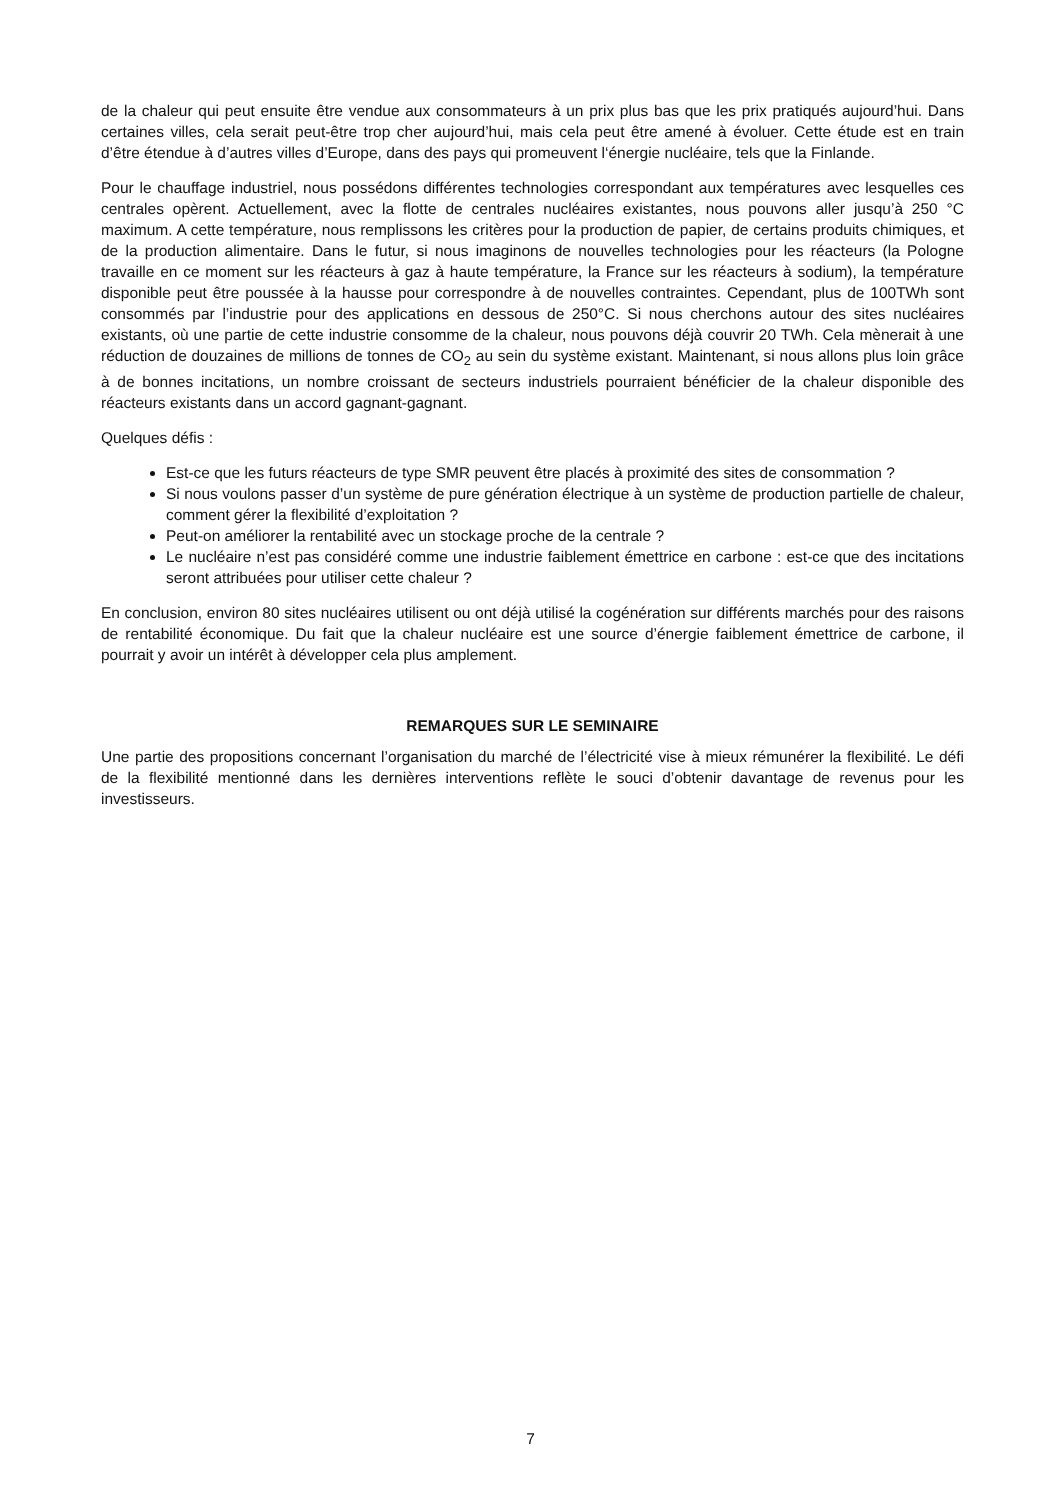de la chaleur qui peut ensuite être vendue aux consommateurs à un prix plus bas que les prix pratiqués aujourd’hui. Dans certaines villes, cela serait peut-être trop cher aujourd’hui, mais cela peut être amené à évoluer. Cette étude est en train d’être étendue à d’autres villes d’Europe, dans des pays qui promeuvent l‘énergie nucléaire, tels que la Finlande.
Pour le chauffage industriel, nous possédons différentes technologies correspondant aux températures avec lesquelles ces centrales opèrent. Actuellement, avec la flotte de centrales nucléaires existantes, nous pouvons aller jusqu’à 250 °C maximum. A cette température, nous remplissons les critères pour la production de papier, de certains produits chimiques, et de la production alimentaire. Dans le futur, si nous imaginons de nouvelles technologies pour les réacteurs (la Pologne travaille en ce moment sur les réacteurs à gaz à haute température, la France sur les réacteurs à sodium), la température disponible peut être poussée à la hausse pour correspondre à de nouvelles contraintes. Cependant, plus de 100TWh sont consommés par l’industrie pour des applications en dessous de 250°C. Si nous cherchons autour des sites nucléaires existants, où une partie de cette industrie consomme de la chaleur, nous pouvons déjà couvrir 20 TWh. Cela mènerait à une réduction de douzaines de millions de tonnes de CO<sub>2</sub> au sein du système existant. Maintenant, si nous allons plus loin grâce à de bonnes incitations, un nombre croissant de secteurs industriels pourraient bénéficier de la chaleur disponible des réacteurs existants dans un accord gagnant-gagnant.
Quelques défis :
Est-ce que les futurs réacteurs de type SMR peuvent être placés à proximité des sites de consommation ?
Si nous voulons passer d’un système de pure génération électrique à un système de production partielle de chaleur, comment gérer la flexibilité d’exploitation ?
Peut-on améliorer la rentabilité avec un stockage proche de la centrale ?
Le nucléaire n’est pas considéré comme une industrie faiblement émettrice en carbone : est-ce que des incitations seront attribuées pour utiliser cette chaleur ?
En conclusion, environ 80 sites nucléaires utilisent ou ont déjà utilisé la cogénération sur différents marchés pour des raisons de rentabilité économique. Du fait que la chaleur nucléaire est une source d’énergie faiblement émettrice de carbone, il pourrait y avoir un intérêt à développer cela plus amplement.
REMARQUES SUR LE SEMINAIRE
Une partie des propositions concernant l’organisation du marché de l’électricité vise à mieux rémunérer la flexibilité. Le défi de la flexibilité mentionné dans les dernières interventions reflète le souci d’obtenir davantage de revenus pour les investisseurs.
7